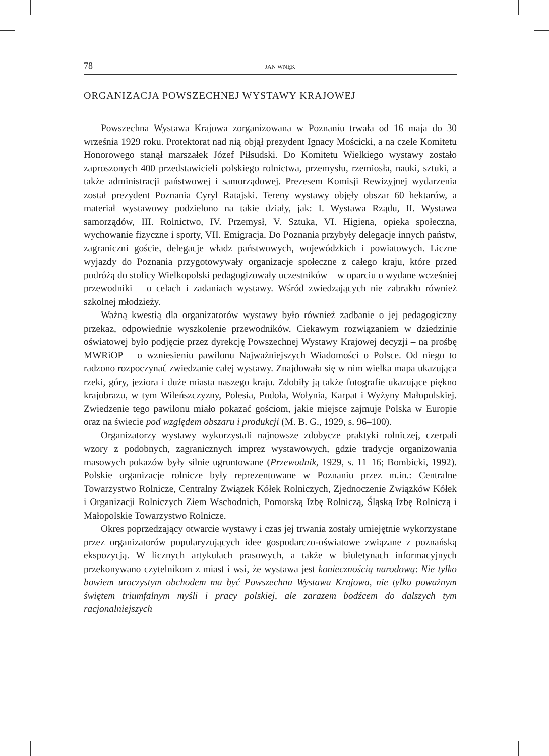78 JAN WNĘK
ORGANIZACJA POWSZECHNEJ WYSTAWY KRAJOWEJ
Powszechna Wystawa Krajowa zorganizowana w Poznaniu trwała od 16 maja do 30 września 1929 roku. Protektorat nad nią objął prezydent Ignacy Mościcki, a na czele Komitetu Honorowego stanął marszałek Józef Piłsudski. Do Komitetu Wielkiego wystawy zostało zaproszonych 400 przedstawicieli polskiego rolnictwa, przemysłu, rzemiosła, nauki, sztuki, a także administracji państwowej i samorządowej. Prezesem Komisji Rewizyjnej wydarzenia został prezydent Poznania Cyryl Ratajski. Tereny wystawy objęły obszar 60 hektarów, a materiał wystawowy podzielono na takie działy, jak: I. Wystawa Rządu, II. Wystawa samorządów, III. Rolnictwo, IV. Przemysł, V. Sztuka, VI. Higiena, opieka społeczna, wychowanie fizyczne i sporty, VII. Emigracja. Do Poznania przybyły delegacje innych państw, zagraniczni goście, delegacje władz państwowych, wojewódzkich i powiatowych. Liczne wyjazdy do Poznania przygotowywały organizacje społeczne z całego kraju, które przed podróżą do stolicy Wielkopolski pedagogizowały uczestników – w oparciu o wydane wcześniej przewodniki – o celach i zadaniach wystawy. Wśród zwiedzających nie zabrakło również szkolnej młodzieży.
Ważną kwestią dla organizatorów wystawy było również zadbanie o jej pedagogiczny przekaz, odpowiednie wyszkolenie przewodników. Ciekawym rozwiązaniem w dziedzinie oświatowej było podjęcie przez dyrekcję Powszechnej Wystawy Krajowej decyzji – na prośbę MWRiOP – o wzniesieniu pawilonu Najważniejszych Wiadomości o Polsce. Od niego to radzono rozpoczynać zwiedzanie całej wystawy. Znajdowała się w nim wielka mapa ukazująca rzeki, góry, jeziora i duże miasta naszego kraju. Zdobiły ją także fotografie ukazujące piękno krajobrazu, w tym Wileńszczyzny, Polesia, Podola, Wołynia, Karpat i Wyżyny Małopolskiej. Zwiedzenie tego pawilonu miało pokazać gościom, jakie miejsce zajmuje Polska w Europie oraz na świecie pod względem obszaru i produkcji (M. B. G., 1929, s. 96–100).
Organizatorzy wystawy wykorzystali najnowsze zdobycze praktyki rolniczej, czerpali wzory z podobnych, zagranicznych imprez wystawowych, gdzie tradycje organizowania masowych pokazów były silnie ugruntowane (Przewodnik, 1929, s. 11–16; Bombicki, 1992). Polskie organizacje rolnicze były reprezentowane w Poznaniu przez m.in.: Centralne Towarzystwo Rolnicze, Centralny Związek Kółek Rolniczych, Zjednoczenie Związków Kółek i Organizacji Rolniczych Ziem Wschodnich, Pomorską Izbę Rolniczą, Śląską Izbę Rolniczą i Małopolskie Towarzystwo Rolnicze.
Okres poprzedzający otwarcie wystawy i czas jej trwania zostały umiejętnie wykorzystane przez organizatorów popularyzujących idee gospodarczo-oświatowe związane z poznańską ekspozycją. W licznych artykułach prasowych, a także w biuletynach informacyjnych przekonywano czytelnikom z miast i wsi, że wystawa jest koniecznością narodową: Nie tylko bowiem uroczystym obchodem ma być Powszechna Wystawa Krajowa, nie tylko poważnym świętem triumfalnym myśli i pracy polskiej, ale zarazem bodźcem do dalszych tym racjonalniejszych